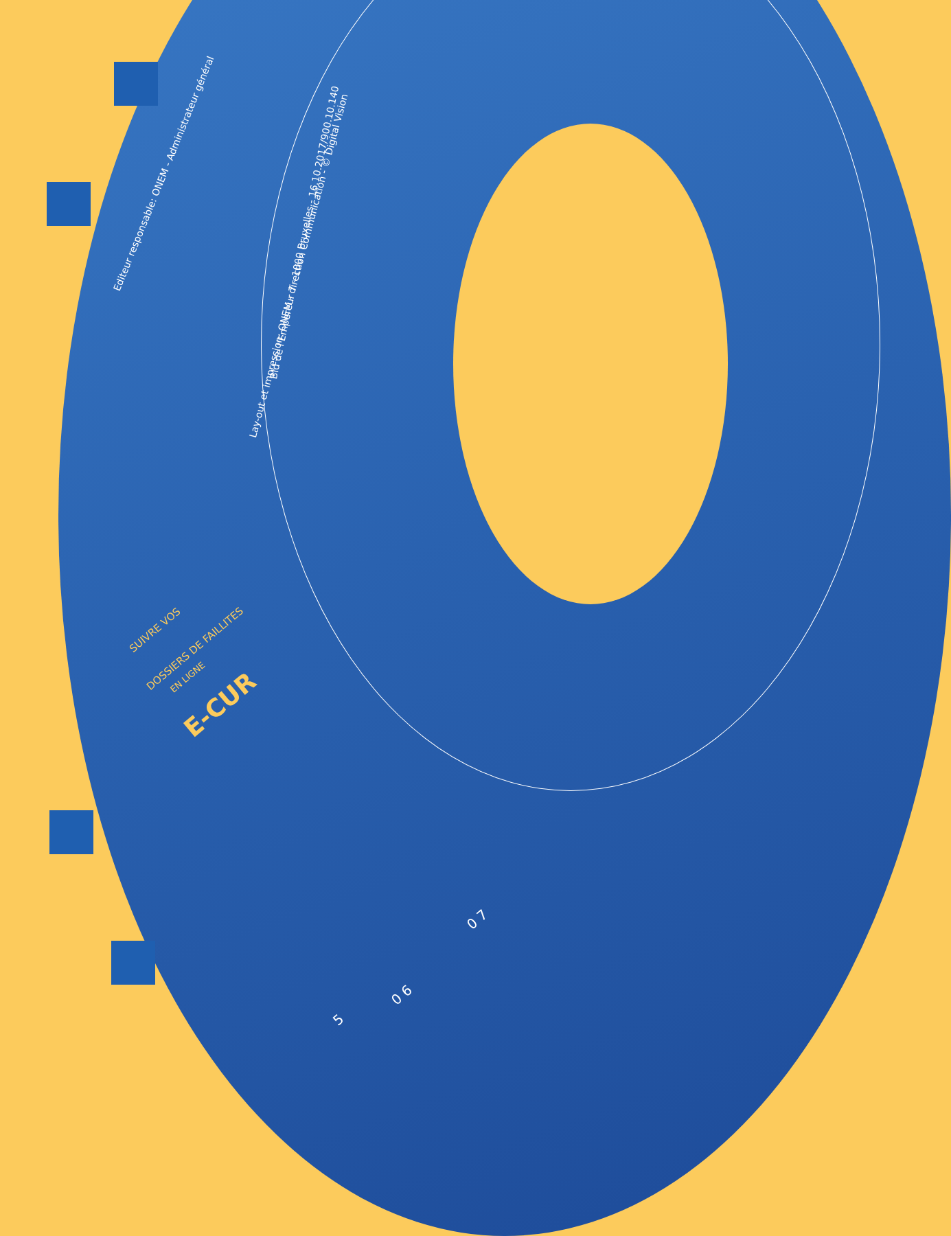Editeur responsable: ONEM - Administrateur général
Lay-out et impression: ONEM - direction Communication - © Digital Vision
Bld de l'Empereur 7 - 1000 Bruxelles - 16.10.2017/900.10.140
SUIVRE VOS
DOSSIERS DE FAILLITES EN LIGNE
E-CUR
5
0 6
0 7